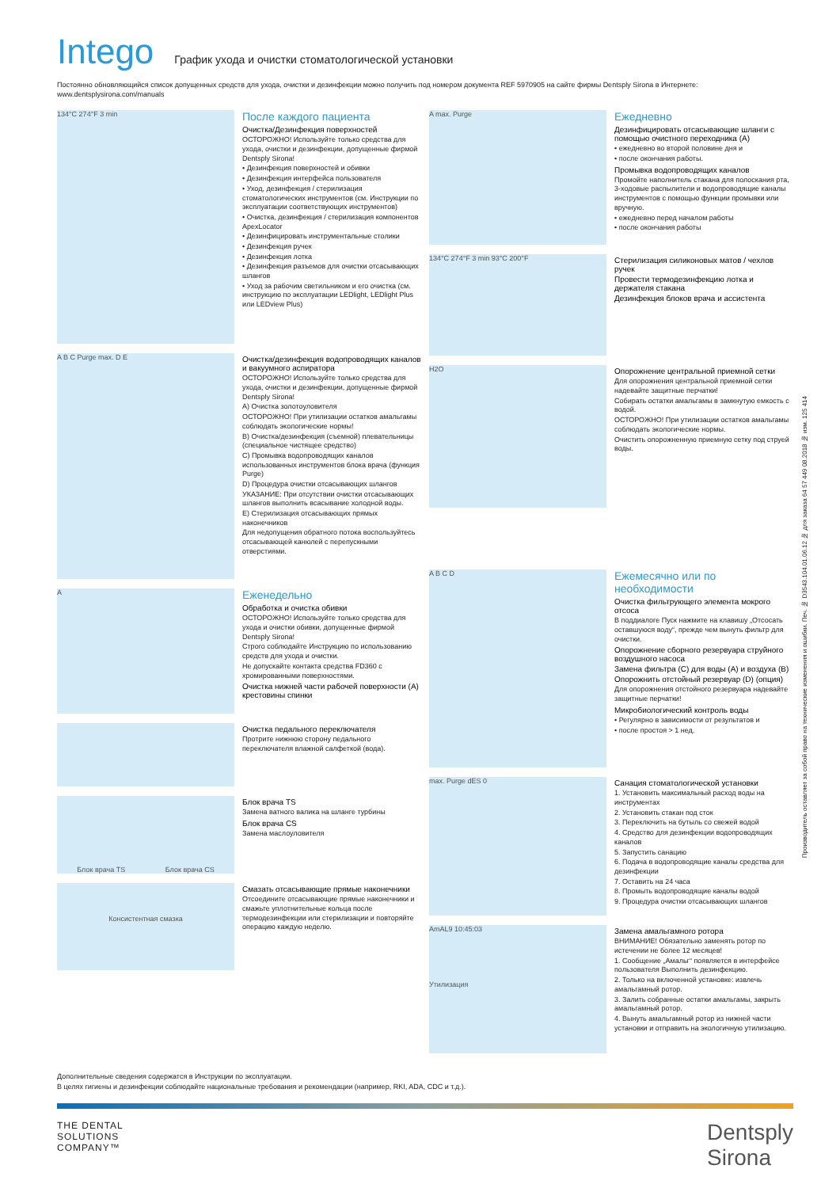Intego
График ухода и очистки стоматологической установки
Постоянно обновляющийся список допущенных средств для ухода, очистки и дезинфекции можно получить под номером документа REF 5970905 на сайте фирмы Dentsply Sirona в Интернете: www.dentsplysirona.com/manuals
134°C 274°F 3 min
После каждого пациента
Очистка/Дезинфекция поверхностей
ОСТОРОЖНО! Используйте только средства для ухода, очистки и дезинфекции, допущенные фирмой Dentsply Sirona!
• Дезинфекция поверхностей и обивки
• Дезинфекция интерфейса пользователя
• Уход, дезинфекция / стерилизация стоматологических инструментов (см. Инструкции по эксплуатации соответствующих инструментов)
• Очистка, дезинфекция / стерилизация компонентов ApexLocator
• Дезинфицировать инструментальные столики
• Дезинфекция ручек
• Дезинфекция лотка
• Дезинфекция разъемов для очистки отсасывающих шлангов
• Уход за рабочим светильником и его очистка (см. инструкцию по эксплуатации LEDlight, LEDlight Plus или LEDview Plus)
A B C Purge max. D E
Очистка/дезинфекция водопроводящих каналов и вакуумного аспиратора
ОСТОРОЖНО! Используйте только средства для ухода, очистки и дезинфекции, допущенные фирмой Dentsply Sirona!
A) Очистка золотоуловителя
ОСТОРОЖНО! При утилизации остатков амальгамы соблюдать экологические нормы!
B) Очистка/дезинфекция (съемной) плевательницы (специальное чистящее средство)
C) Промывка водопроводящих каналов использованных инструментов блока врача (функция Purge)
D) Процедура очистки отсасывающих шлангов
УКАЗАНИЕ: При отсутствии очистки отсасывающих шлангов выполнить всасывание холодной воды.
E) Стерилизация отсасывающих прямых наконечников
Для недопущения обратного потока воспользуйтесь отсасывающей канюлей с перепускными отверстиями.
A
Еженедельно
Обработка и очистка обивки
ОСТОРОЖНО! Используйте только средства для ухода и очистки обивки, допущенные фирмой Dentsply Sirona!
Строго соблюдайте Инструкцию по использованию средств для ухода и очистки.
Не допускайте контакта средства FD360 с хромированными поверхностями.
Очистка нижней части рабочей поверхности (A) крестовины спинки
Очистка педального переключателя
Протрите нижнюю сторону педального переключателя влажной салфеткой (вода).
Блок врача TS Блок врача CS
Блок врача TS
Замена ватного валика на шланге турбины
Блок врача CS
Замена маслоуловителя
Консистентная смазка
Смазать отсасывающие прямые наконечники
Отсоедините отсасывающие прямые наконечники и смажьте уплотнительные кольца после термодезинфекции или стерилизации и повторяйте операцию каждую неделю.
A max. Purge
Ежедневно
Дезинфицировать отсасывающие шланги с помощью очистного переходника (A)
• ежедневно во второй половине дня и
• после окончания работы.
Промывка водопроводящих каналов
Промойте наполнитель стакана для полоскания рта, 3-ходовые распылители и водопроводящие каналы инструментов с помощью функции промывки или вручную.
• ежедневно перед началом работы
• после окончания работы
134°C 274°F 3 min 93°C 200°F
Стерилизация силиконовых матов / чехлов ручек
Провести термодезинфекцию лотка и держателя стакана
Дезинфекция блоков врача и ассистента
H2O
Опорожнение центральной приемной сетки
Для опорожнения центральной приемной сетки надевайте защитные перчатки!
Собирать остатки амальгамы в замкнутую емкость с водой.
ОСТОРОЖНО! При утилизации остатков амальгамы соблюдать экологические нормы.
Очистить опорожненную приемную сетку под струей воды.
A B C D
Ежемесячно или по необходимости
Очистка фильтрующего элемента мокрого отсоса
В поддиалоге Пуск нажмите на клавишу „Отсосать оставшуюся воду“, прежде чем вынуть фильтр для очистки.
Опорожнение сборного резервуара струйного воздушного насоса
Замена фильтра (C) для воды (A) и воздуха (B)
Опорожнить отстойный резервуар (D) (опция)
Для опорожнения отстойного резервуара надевайте защитные перчатки!
Микробиологический контроль воды
• Регулярно в зависимости от результатов и
• после простоя > 1 нед.
max. Purge dES 0
Санация стоматологической установки
1. Установить максимальный расход воды на инструментах
2. Установить стакан под сток
3. Переключить на бутыль со свежей водой
4. Средство для дезинфекции водопроводящих каналов
5. Запустить санацию
6. Подача в водопроводящие каналы средства для дезинфекции
7. Оставить на 24 часа
8. Промыть водопроводящие каналы водой
9. Процедура очистки отсасывающих шлангов
AmAL9 10:45:03
Утилизация
Замена амальгамного ротора
ВНИМАНИЕ! Обязательно заменять ротор по истечении не более 12 месяцев!
1. Сообщение „Амальг“ появляется в интерфейсе пользователя Выполнить дезинфекцию.
2. Только на включенной установке: извлечь амальгамный ротор.
3. Залить собранные остатки амальгамы, закрыть амальгамный ротор.
4. Вынуть амальгамный ротор из нижней части установки и отправить на экологичную утилизацию.
Дополнительные сведения содержатся в Инструкции по эксплуатации.
В целях гигиены и дезинфекции соблюдайте национальные требования и рекомендации (например, RKI, ADA, CDC и т.д.).
THE DENTAL
SOLUTIONS
COMPANY™
Dentsply
Sirona
Производитель оставляет за собой право на технические изменения и ошибки. Печ. № D3543.104.01.06.12 № для заказа 64 57 449 08.2018 № изм. 125 414